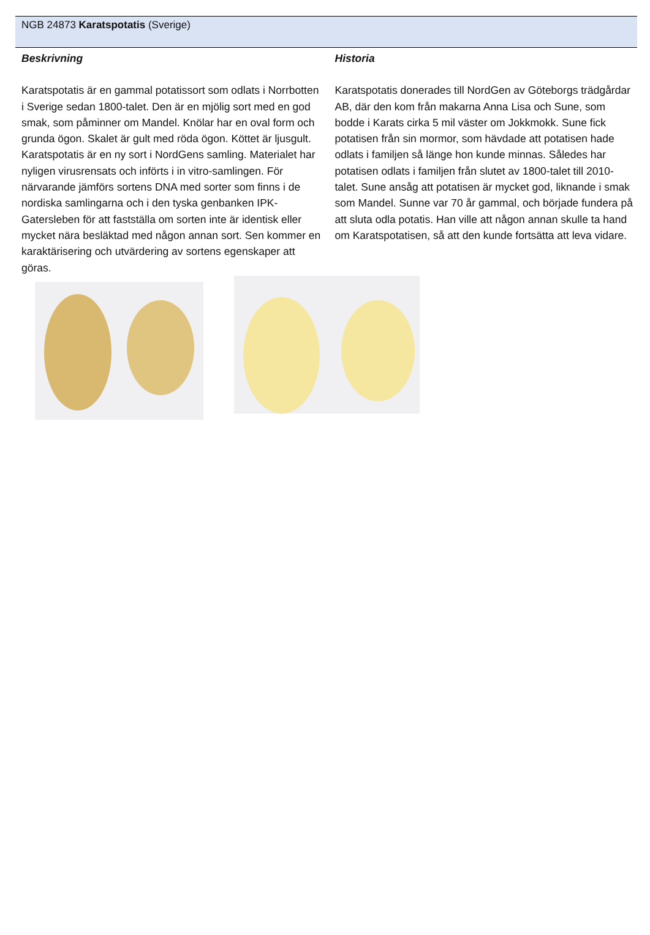NGB 24873 Karatspotatis (Sverige)
Beskrivning
Karatspotatis är en gammal potatissort som odlats i Norrbotten i Sverige sedan 1800-talet. Den är en mjölig sort med en god smak, som påminner om Mandel. Knölar har en oval form och grunda ögon. Skalet är gult med röda ögon. Köttet är ljusgult. Karatspotatis är en ny sort i NordGens samling. Materialet har nyligen virusrensats och införts i in vitro-samlingen. För närvarande jämförs sortens DNA med sorter som finns i de nordiska samlingarna och i den tyska genbanken IPK-Gatersleben för att fastställa om sorten inte är identisk eller mycket nära besläktad med någon annan sort. Sen kommer en karaktärisering och utvärdering av sortens egenskaper att göras.
Historia
Karatspotatis donerades till NordGen av Göteborgs trädgårdar AB, där den kom från makarna Anna Lisa och Sune, som bodde i Karats cirka 5 mil väster om Jokkmokk. Sune fick potatisen från sin mormor, som hävdade att potatisen hade odlats i familjen så länge hon kunde minnas. Således har potatisen odlats i familjen från slutet av 1800-talet till 2010-talet. Sune ansåg att potatisen är mycket god, liknande i smak som Mandel. Sunne var 70 år gammal, och började fundera på att sluta odla potatis. Han ville att någon annan skulle ta hand om Karatspotatisen, så att den kunde fortsätta att leva vidare.